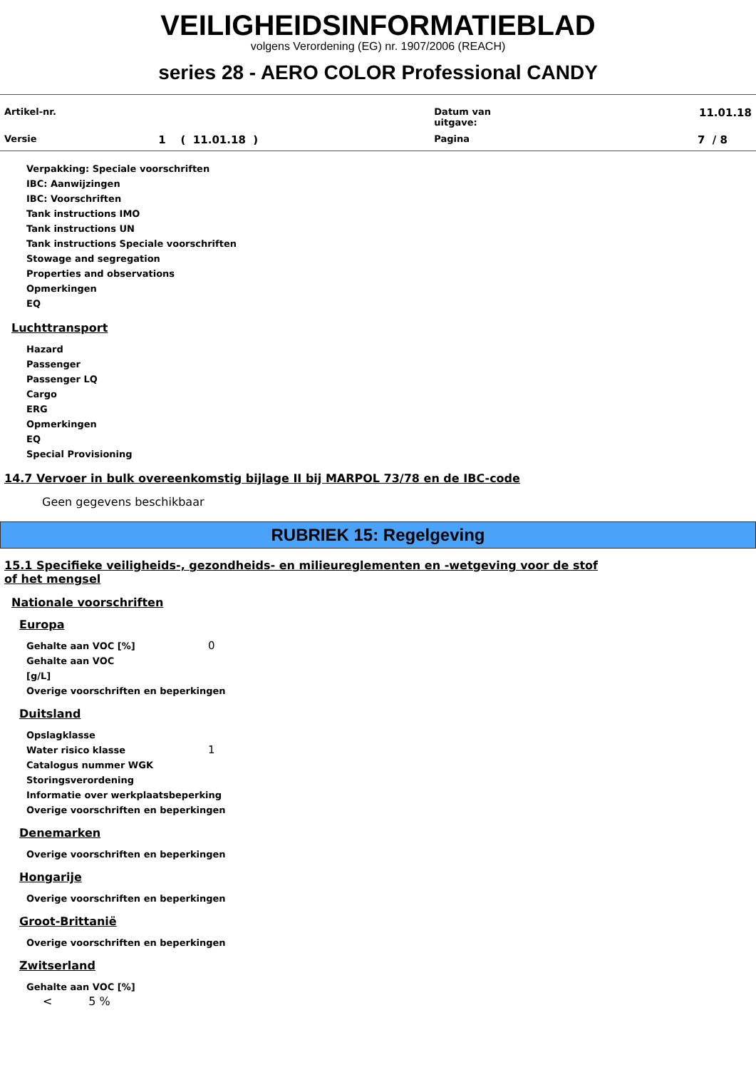VEILIGHEIDSINFORMATIEBLAD
volgens Verordening (EG) nr. 1907/2006 (REACH)
series 28 - AERO COLOR Professional CANDY
| Artikel-nr. | | Datum van uitgave: | 11.01.18 |
| Versie | 1 ( 11.01.18 ) | Pagina | 7 / 8 |
Verpakking: Speciale voorschriften
IBC: Aanwijzingen
IBC: Voorschriften
Tank instructions IMO
Tank instructions UN
Tank instructions Speciale voorschriften
Stowage and segregation
Properties and observations
Opmerkingen
EQ
Luchttransport
Hazard
Passenger
Passenger LQ
Cargo
ERG
Opmerkingen
EQ
Special Provisioning
14.7 Vervoer in bulk overeenkomstig bijlage II bij MARPOL 73/78 en de IBC-code
Geen gegevens beschikbaar
RUBRIEK 15: Regelgeving
15.1 Specifieke veiligheids-, gezondheids- en milieureglementen en -wetgeving voor de stof of het mengsel
Nationale voorschriften
Europa
Gehalte aan VOC [%] 0
Gehalte aan VOC
[g/L]
Overige voorschriften en beperkingen
Duitsland
Opslagklasse
Water risico klasse 1
Catalogus nummer WGK
Storingsverordening
Informatie over werkplaatsbeperking
Overige voorschriften en beperkingen
Denemarken
Overige voorschriften en beperkingen
Hongarije
Overige voorschriften en beperkingen
Groot-Brittanië
Overige voorschriften en beperkingen
Zwitserland
Gehalte aan VOC [%]
< 5 %